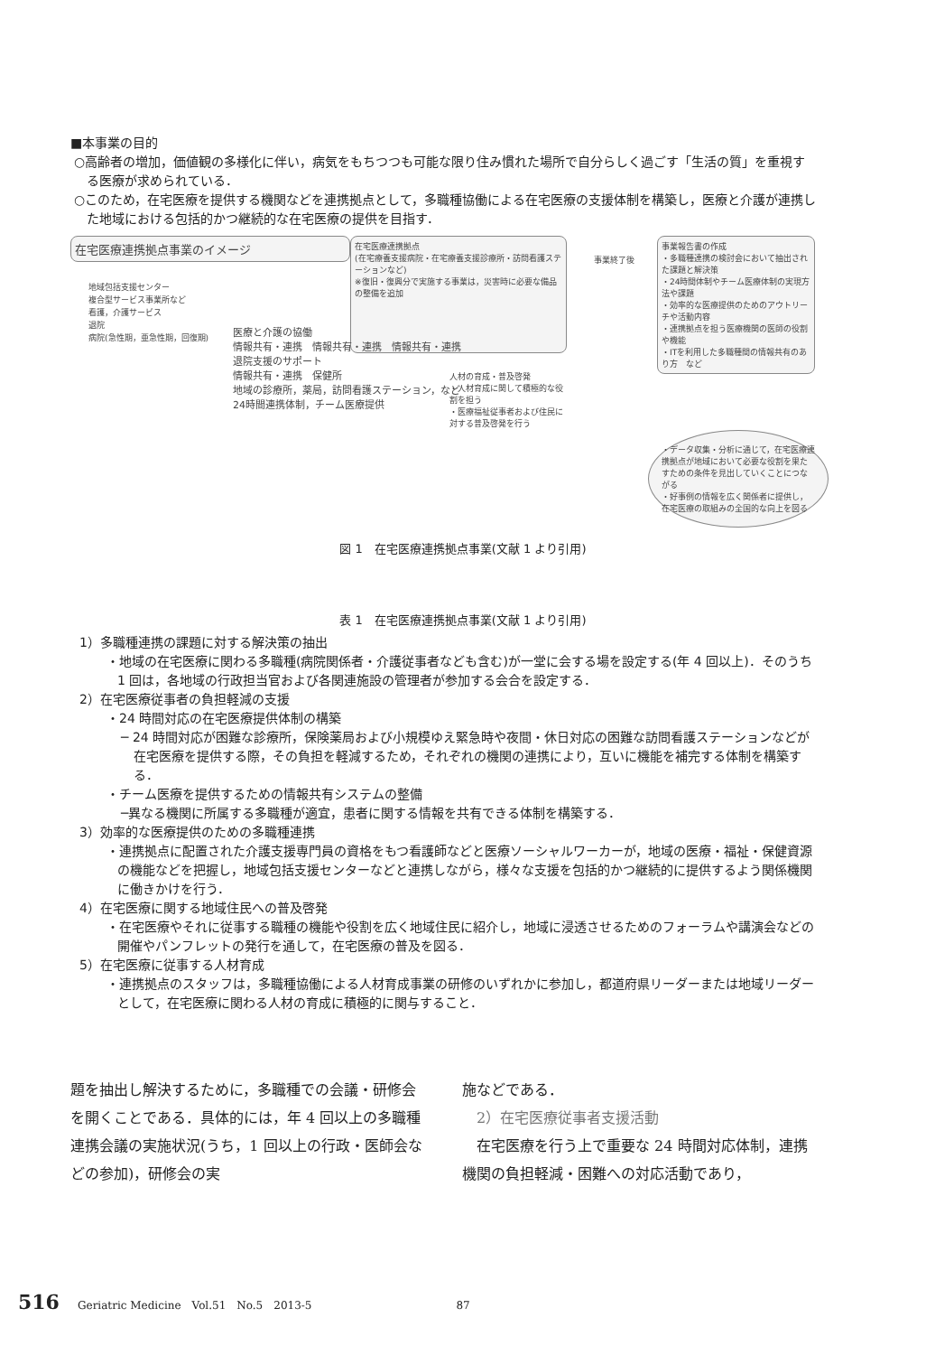■本事業の目的
○高齢者の増加，価値観の多様化に伴い，病気をもちつつも可能な限り住み慣れた場所で自分らしく過ごす「生活の質」を重視する医療が求められている．
○このため，在宅医療を提供する機関などを連携拠点として，多職種協働による在宅医療の支援体制を構築し，医療と介護が連携した地域における包括的かつ継続的な在宅医療の提供を目指す．
在宅医療連携拠点事業のイメージ
在宅医療連携拠点
(在宅療養支援病院・在宅療養支援診療所・訪問看護ステーションなど)
※復旧・復興分で実施する事業は，災害時に必要な備品の整備を追加
事業終了後
事業報告書の作成
・多職種連携の検討会において抽出された課題と解決策
・24時間体制やチーム医療体制の実現方法や課題
・効率的な医療提供のためのアウトリーチや活動内容
・連携拠点を担う医療機関の医師の役割や機能
・ITを利用した多職種間の情報共有のあり方　など
地域包括支援センター
複合型サービス事業所など
看護，介護サービス
退院
病院(急性期，亜急性期，回復期)
医療と介護の協働
情報共有・連携　情報共有・連携　情報共有・連携
退院支援のサポート
情報共有・連携　保健所
地域の診療所，薬局，訪問看護ステーション，など
24時間連携体制，チーム医療提供
人材の育成・普及啓発
・人材育成に関して積極的な役割を担う
・医療福祉従事者および住民に対する普及啓発を行う
・データ収集・分析に通じて，在宅医療連携拠点が地域において必要な役割を果たすための条件を見出していくことにつながる
・好事例の情報を広く関係者に提供し，在宅医療の取組みの全国的な向上を図る
図 1　在宅医療連携拠点事業(文献 1 より引用)
表 1　在宅医療連携拠点事業(文献 1 より引用)
1）多職種連携の課題に対する解決策の抽出
・地域の在宅医療に関わる多職種(病院関係者・介護従事者なども含む)が一堂に会する場を設定する(年 4 回以上)．そのうち 1 回は，各地域の行政担当官および各関連施設の管理者が参加する会合を設定する．
2）在宅医療従事者の負担軽減の支援
・24 時間対応の在宅医療提供体制の構築
─ 24 時間対応が困難な診療所，保険薬局および小規模ゆえ緊急時や夜間・休日対応の困難な訪問看護ステーションなどが在宅医療を提供する際，その負担を軽減するため，それぞれの機関の連携により，互いに機能を補完する体制を構築する．
・チーム医療を提供するための情報共有システムの整備
─異なる機関に所属する多職種が適宜，患者に関する情報を共有できる体制を構築する．
3）効率的な医療提供のための多職種連携
・連携拠点に配置された介護支援専門員の資格をもつ看護師などと医療ソーシャルワーカーが，地域の医療・福祉・保健資源の機能などを把握し，地域包括支援センターなどと連携しながら，様々な支援を包括的かつ継続的に提供するよう関係機関に働きかけを行う．
4）在宅医療に関する地域住民への普及啓発
・在宅医療やそれに従事する職種の機能や役割を広く地域住民に紹介し，地域に浸透させるためのフォーラムや講演会などの開催やパンフレットの発行を通して，在宅医療の普及を図る．
5）在宅医療に従事する人材育成
・連携拠点のスタッフは，多職種協働による人材育成事業の研修のいずれかに参加し，都道府県リーダーまたは地域リーダーとして，在宅医療に関わる人材の育成に積極的に関与すること．
題を抽出し解決するために，多職種での会議・研修会を開くことである．具体的には，年 4 回以上の多職種連携会議の実施状況(うち，1 回以上の行政・医師会などの参加)，研修会の実
施などである．
2）在宅医療従事者支援活動
　在宅医療を行う上で重要な 24 時間対応体制，連携機関の負担軽減・困難への対応活動であり，
516 Geriatric Medicine　Vol.51　No.5　2013-5 87